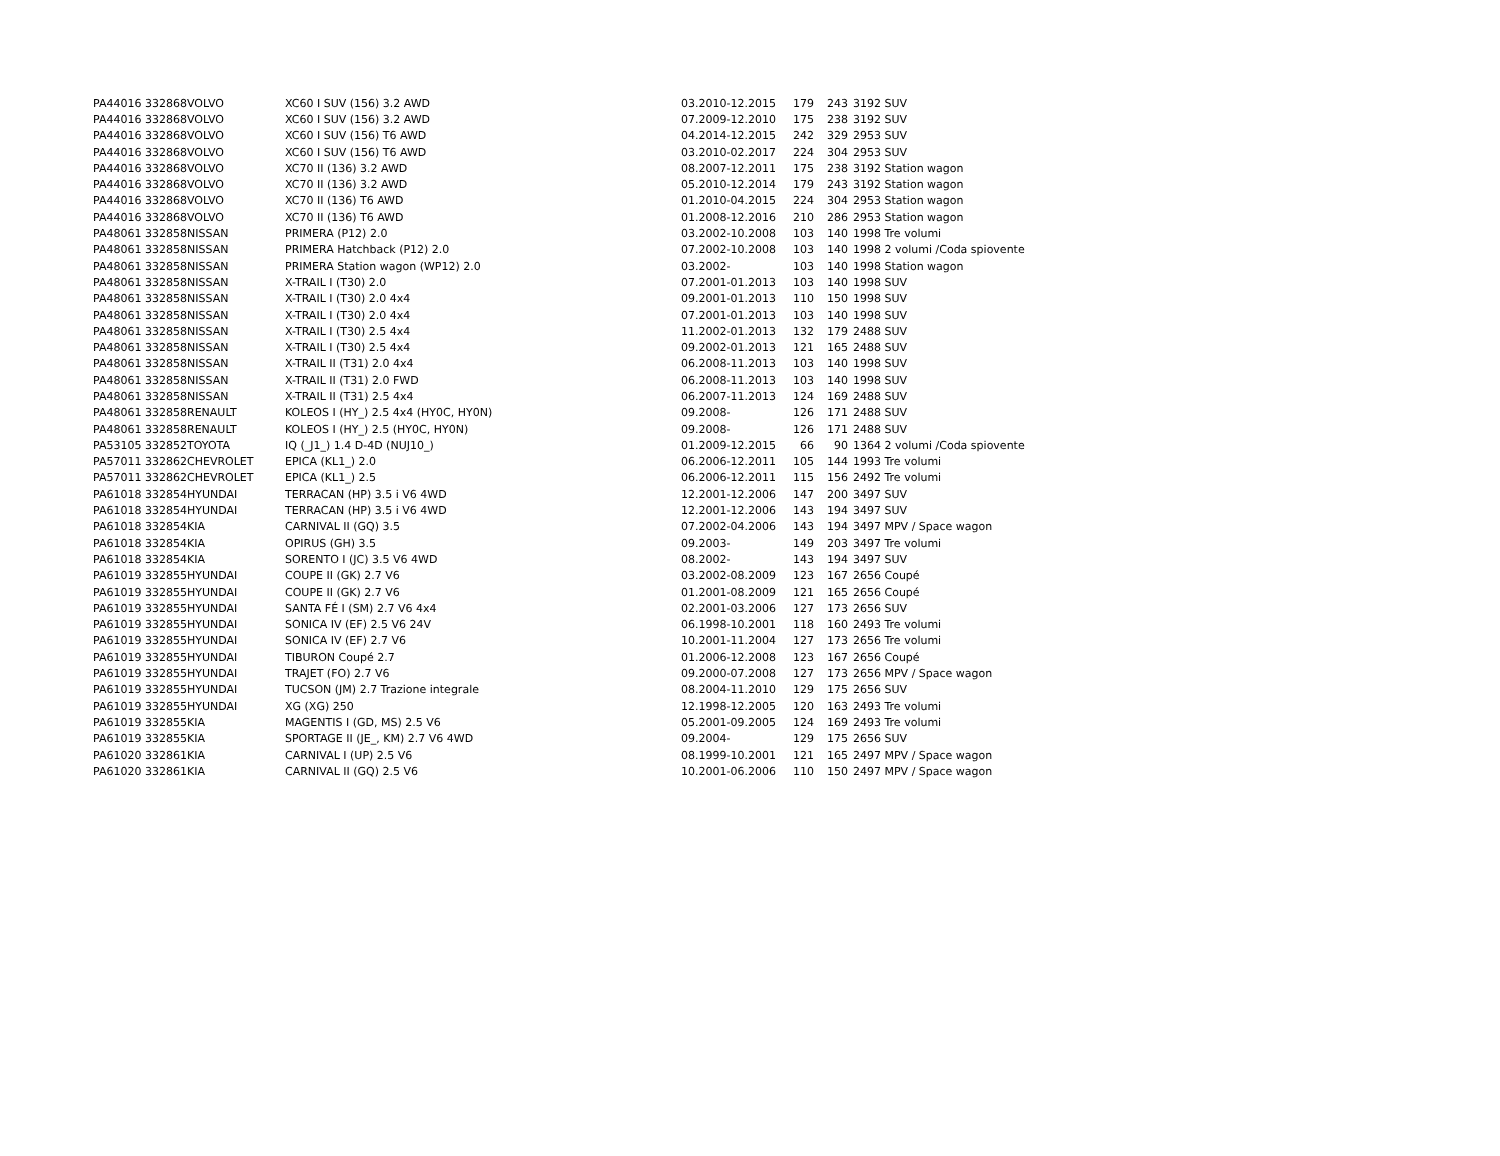| PA44016 | 332868 | VOLVO | XC60 I SUV (156) 3.2 AWD | 03.2010-12.2015 | 179 | 243 | 3192 SUV |
| PA44016 | 332868 | VOLVO | XC60 I SUV (156) 3.2 AWD | 07.2009-12.2010 | 175 | 238 | 3192 SUV |
| PA44016 | 332868 | VOLVO | XC60 I SUV (156) T6 AWD | 04.2014-12.2015 | 242 | 329 | 2953 SUV |
| PA44016 | 332868 | VOLVO | XC60 I SUV (156) T6 AWD | 03.2010-02.2017 | 224 | 304 | 2953 SUV |
| PA44016 | 332868 | VOLVO | XC70 II (136) 3.2 AWD | 08.2007-12.2011 | 175 | 238 | 3192 Station wagon |
| PA44016 | 332868 | VOLVO | XC70 II (136) 3.2 AWD | 05.2010-12.2014 | 179 | 243 | 3192 Station wagon |
| PA44016 | 332868 | VOLVO | XC70 II (136) T6 AWD | 01.2010-04.2015 | 224 | 304 | 2953 Station wagon |
| PA44016 | 332868 | VOLVO | XC70 II (136) T6 AWD | 01.2008-12.2016 | 210 | 286 | 2953 Station wagon |
| PA48061 | 332858 | NISSAN | PRIMERA (P12) 2.0 | 03.2002-10.2008 | 103 | 140 | 1998 Tre volumi |
| PA48061 | 332858 | NISSAN | PRIMERA Hatchback (P12) 2.0 | 07.2002-10.2008 | 103 | 140 | 1998 2 volumi /Coda spiovente |
| PA48061 | 332858 | NISSAN | PRIMERA Station wagon (WP12) 2.0 | 03.2002- | 103 | 140 | 1998 Station wagon |
| PA48061 | 332858 | NISSAN | X-TRAIL I (T30) 2.0 | 07.2001-01.2013 | 103 | 140 | 1998 SUV |
| PA48061 | 332858 | NISSAN | X-TRAIL I (T30) 2.0 4x4 | 09.2001-01.2013 | 110 | 150 | 1998 SUV |
| PA48061 | 332858 | NISSAN | X-TRAIL I (T30) 2.0 4x4 | 07.2001-01.2013 | 103 | 140 | 1998 SUV |
| PA48061 | 332858 | NISSAN | X-TRAIL I (T30) 2.5 4x4 | 11.2002-01.2013 | 132 | 179 | 2488 SUV |
| PA48061 | 332858 | NISSAN | X-TRAIL I (T30) 2.5 4x4 | 09.2002-01.2013 | 121 | 165 | 2488 SUV |
| PA48061 | 332858 | NISSAN | X-TRAIL II (T31) 2.0 4x4 | 06.2008-11.2013 | 103 | 140 | 1998 SUV |
| PA48061 | 332858 | NISSAN | X-TRAIL II (T31) 2.0 FWD | 06.2008-11.2013 | 103 | 140 | 1998 SUV |
| PA48061 | 332858 | NISSAN | X-TRAIL II (T31) 2.5 4x4 | 06.2007-11.2013 | 124 | 169 | 2488 SUV |
| PA48061 | 332858 | RENAULT | KOLEOS I (HY_) 2.5 4x4 (HY0C, HY0N) | 09.2008- | 126 | 171 | 2488 SUV |
| PA48061 | 332858 | RENAULT | KOLEOS I (HY_) 2.5 (HY0C, HY0N) | 09.2008- | 126 | 171 | 2488 SUV |
| PA53105 | 332852 | TOYOTA | IQ (_J1_) 1.4 D-4D (NUJ10_) | 01.2009-12.2015 | 66 | 90 | 1364 2 volumi /Coda spiovente |
| PA57011 | 332862 | CHEVROLET | EPICA (KL1_) 2.0 | 06.2006-12.2011 | 105 | 144 | 1993 Tre volumi |
| PA57011 | 332862 | CHEVROLET | EPICA (KL1_) 2.5 | 06.2006-12.2011 | 115 | 156 | 2492 Tre volumi |
| PA61018 | 332854 | HYUNDAI | TERRACAN (HP) 3.5 i V6 4WD | 12.2001-12.2006 | 147 | 200 | 3497 SUV |
| PA61018 | 332854 | HYUNDAI | TERRACAN (HP) 3.5 i V6 4WD | 12.2001-12.2006 | 143 | 194 | 3497 SUV |
| PA61018 | 332854 | KIA | CARNIVAL II (GQ) 3.5 | 07.2002-04.2006 | 143 | 194 | 3497 MPV / Space wagon |
| PA61018 | 332854 | KIA | OPIRUS (GH) 3.5 | 09.2003- | 149 | 203 | 3497 Tre volumi |
| PA61018 | 332854 | KIA | SORENTO I (JC) 3.5 V6 4WD | 08.2002- | 143 | 194 | 3497 SUV |
| PA61019 | 332855 | HYUNDAI | COUPE II (GK) 2.7 V6 | 03.2002-08.2009 | 123 | 167 | 2656 Coupé |
| PA61019 | 332855 | HYUNDAI | COUPE II (GK) 2.7 V6 | 01.2001-08.2009 | 121 | 165 | 2656 Coupé |
| PA61019 | 332855 | HYUNDAI | SANTA FÉ I (SM) 2.7 V6 4x4 | 02.2001-03.2006 | 127 | 173 | 2656 SUV |
| PA61019 | 332855 | HYUNDAI | SONICA IV (EF) 2.5 V6 24V | 06.1998-10.2001 | 118 | 160 | 2493 Tre volumi |
| PA61019 | 332855 | HYUNDAI | SONICA IV (EF) 2.7 V6 | 10.2001-11.2004 | 127 | 173 | 2656 Tre volumi |
| PA61019 | 332855 | HYUNDAI | TIBURON Coupé 2.7 | 01.2006-12.2008 | 123 | 167 | 2656 Coupé |
| PA61019 | 332855 | HYUNDAI | TRAJET (FO) 2.7 V6 | 09.2000-07.2008 | 127 | 173 | 2656 MPV / Space wagon |
| PA61019 | 332855 | HYUNDAI | TUCSON (JM) 2.7 Trazione integrale | 08.2004-11.2010 | 129 | 175 | 2656 SUV |
| PA61019 | 332855 | HYUNDAI | XG (XG) 250 | 12.1998-12.2005 | 120 | 163 | 2493 Tre volumi |
| PA61019 | 332855 | KIA | MAGENTIS I (GD, MS) 2.5 V6 | 05.2001-09.2005 | 124 | 169 | 2493 Tre volumi |
| PA61019 | 332855 | KIA | SPORTAGE II (JE_, KM) 2.7 V6 4WD | 09.2004- | 129 | 175 | 2656 SUV |
| PA61020 | 332861 | KIA | CARNIVAL I (UP) 2.5 V6 | 08.1999-10.2001 | 121 | 165 | 2497 MPV / Space wagon |
| PA61020 | 332861 | KIA | CARNIVAL II (GQ) 2.5 V6 | 10.2001-06.2006 | 110 | 150 | 2497 MPV / Space wagon |